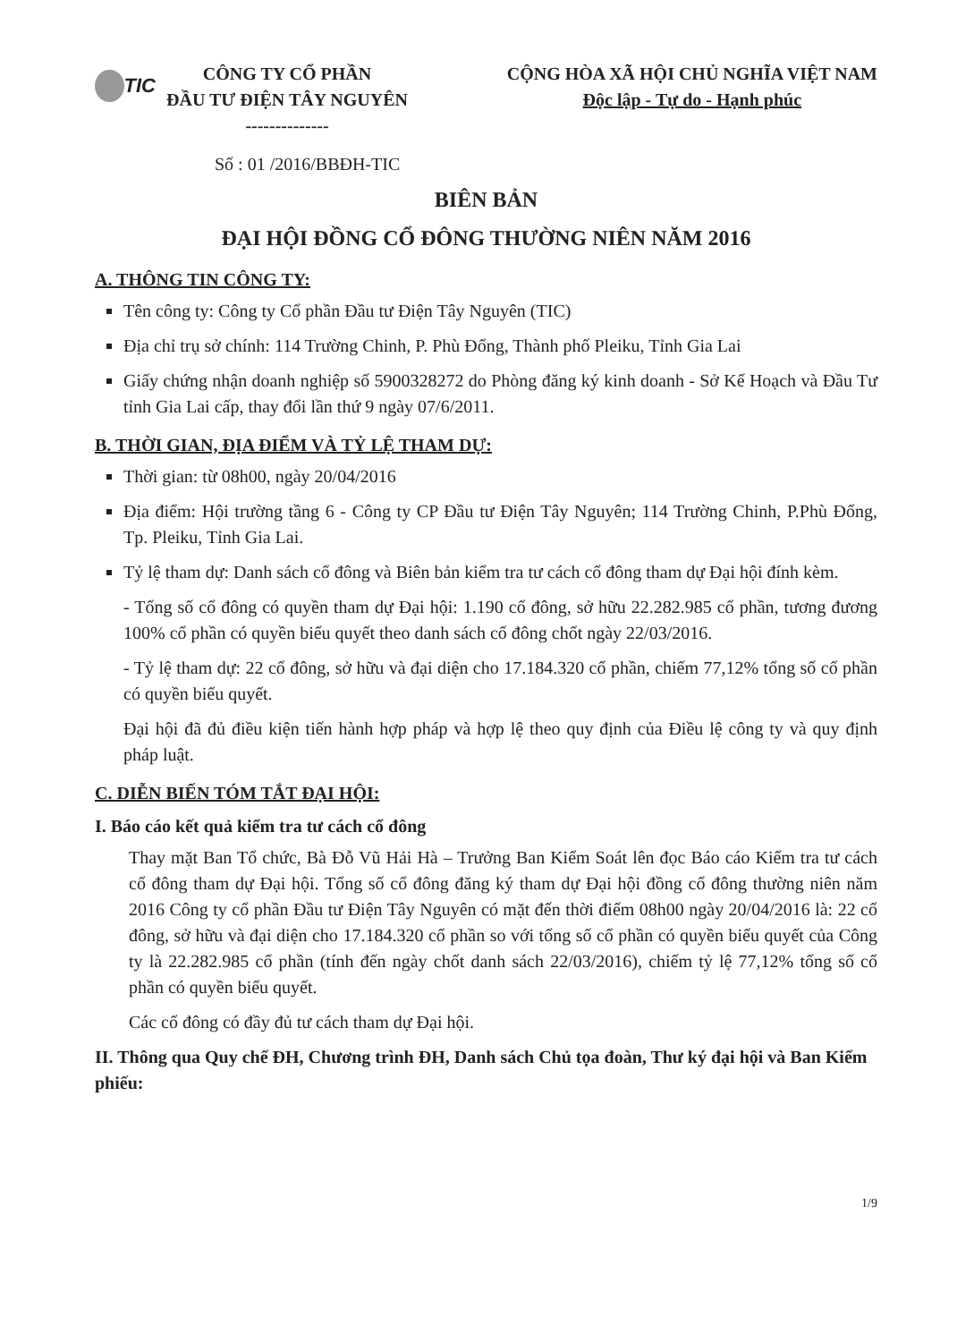TIC
CÔNG TY CỔ PHẦN
ĐẦU TƯ ĐIỆN TÂY NGUYÊN
--------------
CỘNG HÒA XÃ HỘI CHỦ NGHĨA VIỆT NAM
Độc lập - Tự do - Hạnh phúc
Số : 01 /2016/BBĐH-TIC
BIÊN BẢN
ĐẠI HỘI ĐỒNG CỔ ĐÔNG THƯỜNG NIÊN NĂM 2016
A. THÔNG TIN CÔNG TY:
Tên công ty: Công ty Cổ phần Đầu tư Điện Tây Nguyên (TIC)
Địa chỉ trụ sở chính: 114 Trường Chinh, P. Phù Đổng, Thành phố Pleiku, Tỉnh Gia Lai
Giấy chứng nhận doanh nghiệp số 5900328272 do Phòng đăng ký kinh doanh - Sở Kế Hoạch và Đầu Tư tỉnh Gia Lai cấp, thay đổi lần thứ 9 ngày 07/6/2011.
B. THỜI GIAN, ĐỊA ĐIỂM VÀ TỶ LỆ THAM DỰ:
Thời gian: từ 08h00, ngày 20/04/2016
Địa điểm: Hội trường tầng 6 - Công ty CP Đầu tư Điện Tây Nguyên; 114 Trường Chinh, P.Phù Đổng, Tp. Pleiku, Tỉnh Gia Lai.
Tỷ lệ tham dự: Danh sách cổ đông và Biên bản kiểm tra tư cách cổ đông tham dự Đại hội đính kèm.
- Tổng số cổ đông có quyền tham dự Đại hội: 1.190 cổ đông, sở hữu 22.282.985 cổ phần, tương đương 100% cổ phần có quyền biểu quyết theo danh sách cổ đông chốt ngày 22/03/2016.
- Tỷ lệ tham dự: 22 cổ đông, sở hữu và đại diện cho 17.184.320 cổ phần, chiếm 77,12% tổng số cổ phần có quyền biểu quyết.
Đại hội đã đủ điều kiện tiến hành hợp pháp và hợp lệ theo quy định của Điều lệ công ty và quy định pháp luật.
C. DIỄN BIẾN TÓM TẮT ĐẠI HỘI:
I. Báo cáo kết quả kiểm tra tư cách cổ đông
Thay mặt Ban Tổ chức, Bà Đỗ Vũ Hải Hà – Trưởng Ban Kiểm Soát lên đọc Báo cáo Kiểm tra tư cách cổ đông tham dự Đại hội. Tổng số cổ đông đăng ký tham dự Đại hội đồng cổ đông thường niên năm 2016 Công ty cổ phần Đầu tư Điện Tây Nguyên có mặt đến thời điểm 08h00 ngày 20/04/2016 là: 22 cổ đông, sở hữu và đại diện cho 17.184.320 cổ phần so với tổng số cổ phần có quyền biểu quyết của Công ty là 22.282.985 cổ phần (tính đến ngày chốt danh sách 22/03/2016), chiếm tỷ lệ 77,12% tổng số cổ phần có quyền biểu quyết.
Các cổ đông có đầy đủ tư cách tham dự Đại hội.
II. Thông qua Quy chế ĐH, Chương trình ĐH, Danh sách Chủ tọa đoàn, Thư ký đại hội và Ban Kiểm phiếu:
1/9